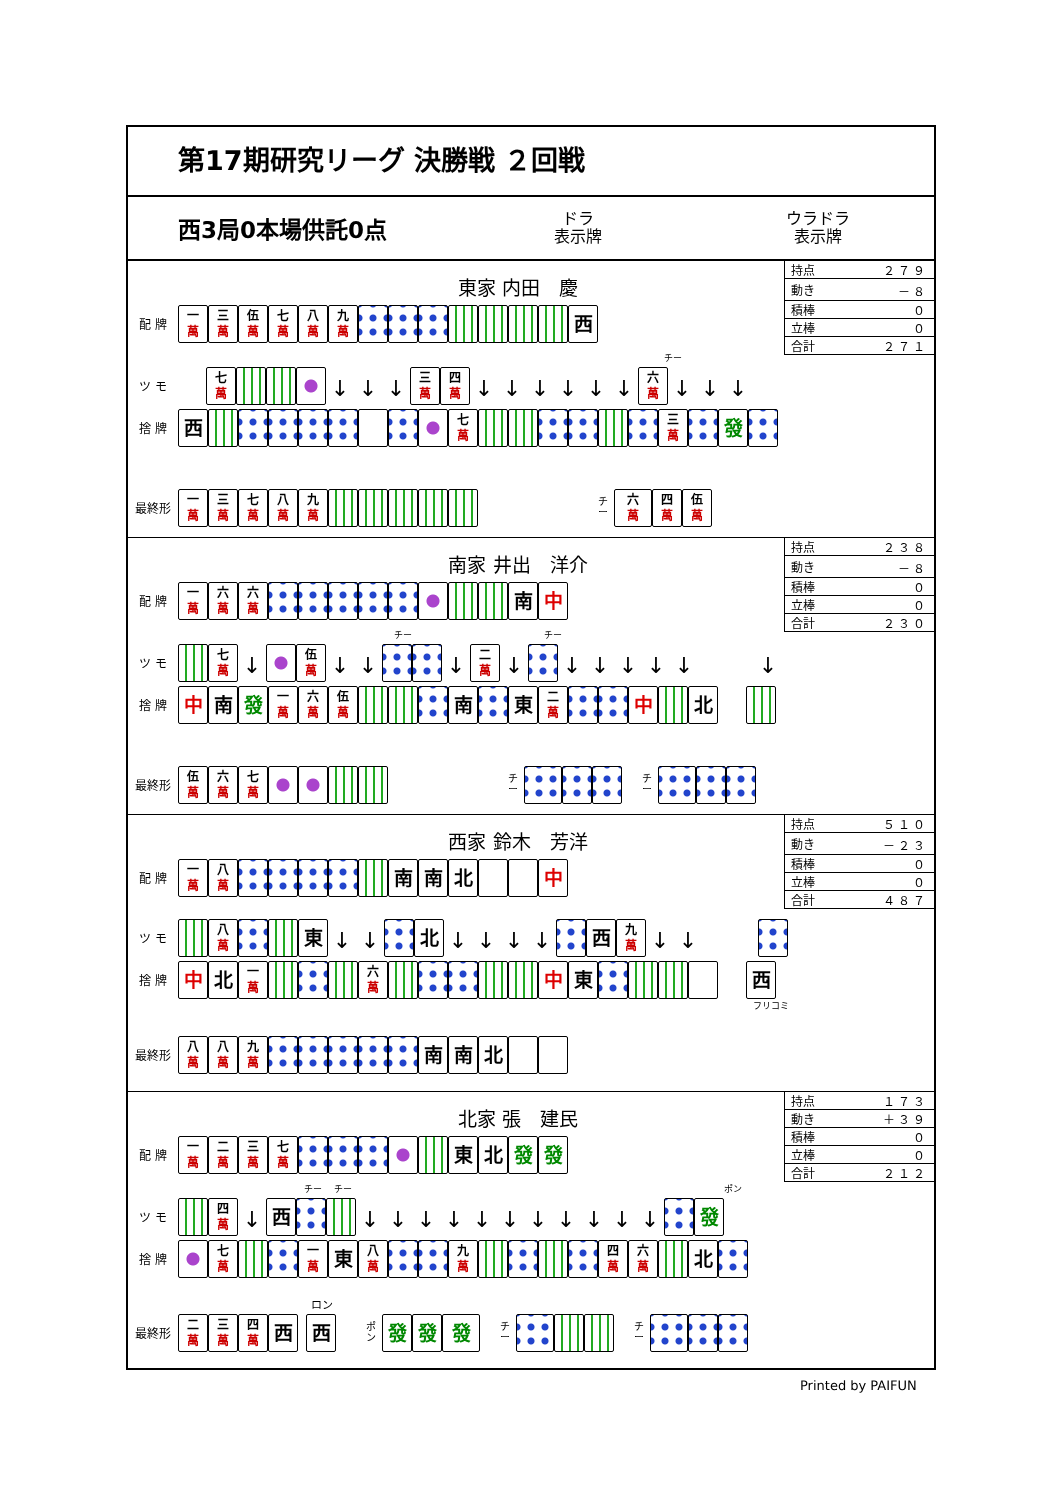第17期研究リーグ 決勝戦 ２回戦
西3局0本場供託0点
ドラ
表示牌
ウラドラ
表示牌
| 持点 | ２７９ |
| 動き | －８ |
| 積棒 | ０ |
| 立棒 | ０ |
| 合計 | ２７１ |
東家 内田　慶
配 牌 一 萬 三 萬 伍 萬 七 萬 八 萬 九 萬 西
チー
ツ モ 七 萬 ↓ ↓ ↓ 三 萬 四 萬 ↓ ↓ ↓ ↓ ↓ ↓ 六 萬 ↓ ↓ ↓
捨 牌 西 七 萬 三 萬 發
最終形 一 萬 三 萬 七 萬 八 萬 九 萬 チー 六 萬 四 萬 伍 萬
| 持点 | ２３８ |
| 動き | －８ |
| 積棒 | ０ |
| 立棒 | ０ |
| 合計 | ２３０ |
南家 井出　洋介
配 牌 一 萬 六 萬 六 萬 南 中
チー チー
ツ モ 七 萬 ↓ 伍 萬 ↓ ↓ ↓ 二 萬 ↓ ↓ ↓ ↓ ↓ ↓ ↓
捨 牌 中 南 發 一 萬 六 萬 伍 萬 南 東 二 萬 中 北
最終形 伍 萬 六 萬 七 萬 チー チー
| 持点 | ５１０ |
| 動き | －２３ |
| 積棒 | ０ |
| 立棒 | ０ |
| 合計 | ４８７ |
西家 鈴木　芳洋
配 牌 一 萬 八 萬 南 南 北 中
ツ モ 八 萬 東 ↓ ↓ 北 ↓ ↓ ↓ ↓ 西 九 萬 ↓ ↓
捨 牌 中 北 一 萬 六 萬 中 東 西
フリコミ
最終形 八 萬 八 萬 九 萬 南 南 北
| 持点 | １７３ |
| 動き | ＋３９ |
| 積棒 | ０ |
| 立棒 | ０ |
| 合計 | ２１２ |
北家 張　建民
配 牌 一 萬 二 萬 三 萬 七 萬 東 北 發 發
チー チー ポン
ツ モ 四 萬 ↓ 西 ↓ ↓ ↓ ↓ ↓ ↓ ↓ ↓ ↓ ↓ ↓ 發
捨 牌 七 萬 一 萬 東 八 萬 九 萬 四 萬 六 萬 北
ロン
最終形 二 萬 三 萬 四 萬 西 西 ポン 發 發 發 チー チー
Printed by PAIFUN